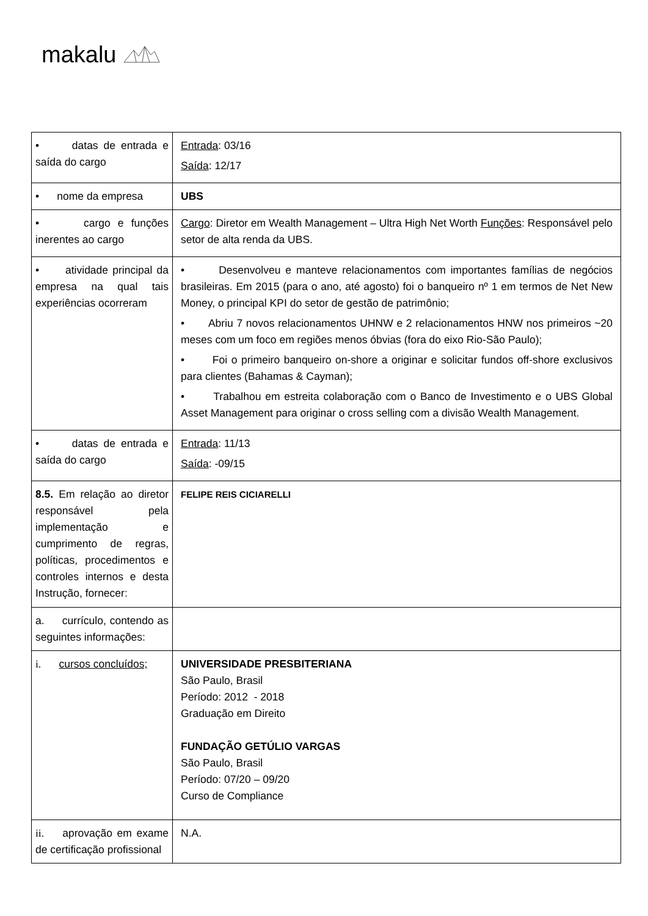makalu
| • datas de entrada e saída do cargo | Entrada : 03/16 Saída : 12/17 |
| • nome da empresa | UBS |
| • cargo e funções inerentes ao cargo | Cargo : Diretor em Wealth Management – Ultra High Net Worth Funções : Responsável pelo setor de alta renda da UBS. |
| • atividade principal da empresa na qual tais experiências ocorreram | • Desenvolveu e manteve relacionamentos com importantes famílias de negócios brasileiras. Em 2015 (para o ano, até agosto) foi o banqueiro nº 1 em termos de Net New Money, o principal KPI do setor de gestão de patrimônio; • Abriu 7 novos relacionamentos UHNW e 2 relacionamentos HNW nos primeiros ~20 meses com um foco em regiões menos óbvias (fora do eixo Rio-São Paulo); • Foi o primeiro banqueiro on-shore a originar e solicitar fundos off-shore exclusivos para clientes (Bahamas & Cayman); • Trabalhou em estreita colaboração com o Banco de Investimento e o UBS Global Asset Management para originar o cross selling com a divisão Wealth Management. |
| • datas de entrada e saída do cargo | Entrada : 11/13 Saída : -09/15 |
| 8.5. Em relação ao diretor responsável pela implementação e cumprimento de regras, políticas, procedimentos e controles internos e desta Instrução, fornecer: | FELIPE REIS CICIARELLI |
| a. currículo, contendo as seguintes informações: | |
| i. cursos concluídos; | UNIVERSIDADE PRESBITERIANA São Paulo, Brasil Período: 2012 - 2018 Graduação em Direito FUNDAÇÃO GETÚLIO VARGAS São Paulo, Brasil Período: 07/20 – 09/20 Curso de Compliance |
| ii. aprovação em exame de certificação profissional | N.A. |